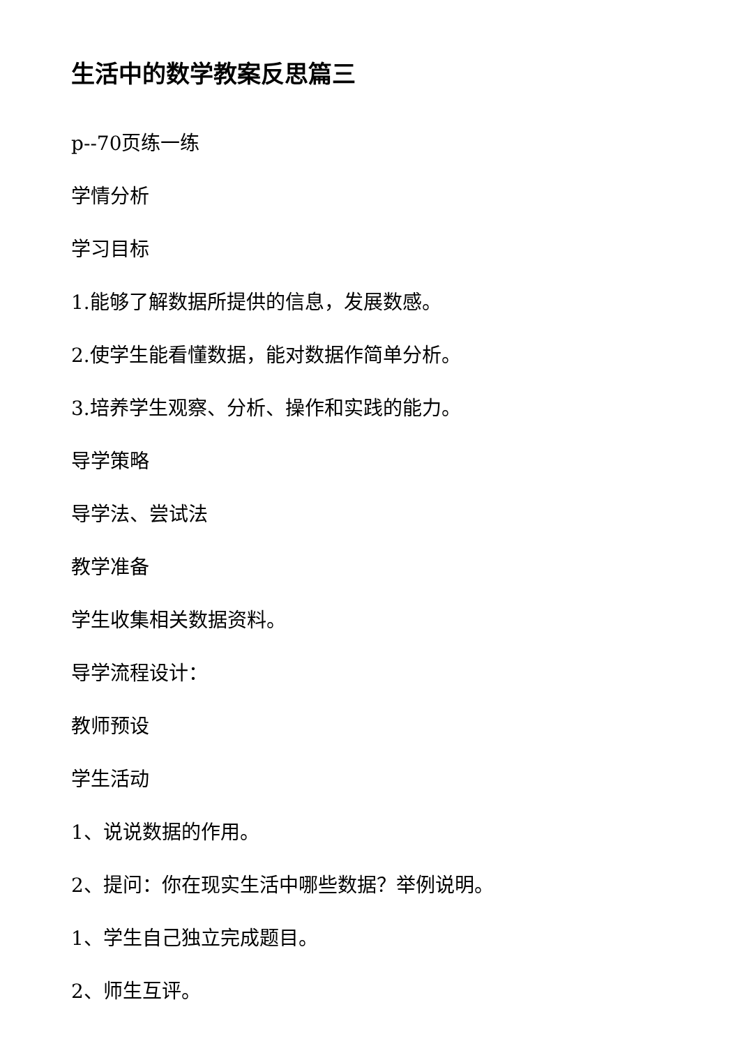生活中的数学教案反思篇三
p--70页练一练
学情分析
学习目标
1.能够了解数据所提供的信息，发展数感。
2.使学生能看懂数据，能对数据作简单分析。
3.培养学生观察、分析、操作和实践的能力。
导学策略
导学法、尝试法
教学准备
学生收集相关数据资料。
导学流程设计：
教师预设
学生活动
1、说说数据的作用。
2、提问：你在现实生活中哪些数据？举例说明。
1、学生自己独立完成题目。
2、师生互评。